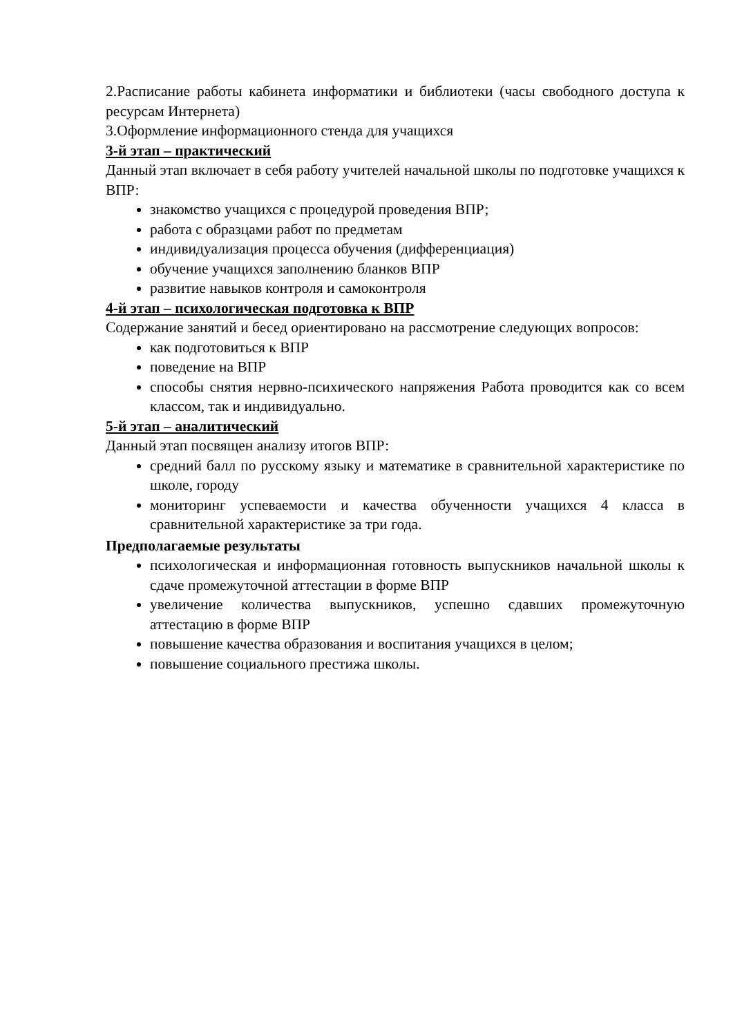2.Расписание работы кабинета информатики и библиотеки (часы свободного доступа к ресурсам Интернета)
3.Оформление информационного стенда для учащихся
3-й этап – практический
Данный этап включает в себя работу учителей начальной школы по подготовке учащихся к ВПР:
знакомство учащихся с процедурой проведения ВПР;
работа с образцами работ по предметам
индивидуализация процесса обучения (дифференциация)
обучение учащихся заполнению бланков ВПР
развитие навыков контроля и самоконтроля
4-й этап – психологическая подготовка к ВПР
Содержание занятий и бесед ориентировано на рассмотрение следующих вопросов:
как подготовиться к ВПР
поведение на ВПР
способы снятия нервно-психического напряжения Работа проводится как со всем классом, так и индивидуально.
5-й этап – аналитический
Данный этап посвящен анализу итогов ВПР:
средний балл по русскому языку и математике в сравнительной характеристике по школе, городу
мониторинг успеваемости и качества обученности учащихся 4 класса в сравнительной характеристике за три года.
Предполагаемые результаты
психологическая и информационная готовность выпускников начальной школы к сдаче промежуточной аттестации в форме ВПР
увеличение количества выпускников, успешно сдавших промежуточную аттестацию в форме ВПР
повышение качества образования и воспитания учащихся в целом;
повышение социального престижа школы.